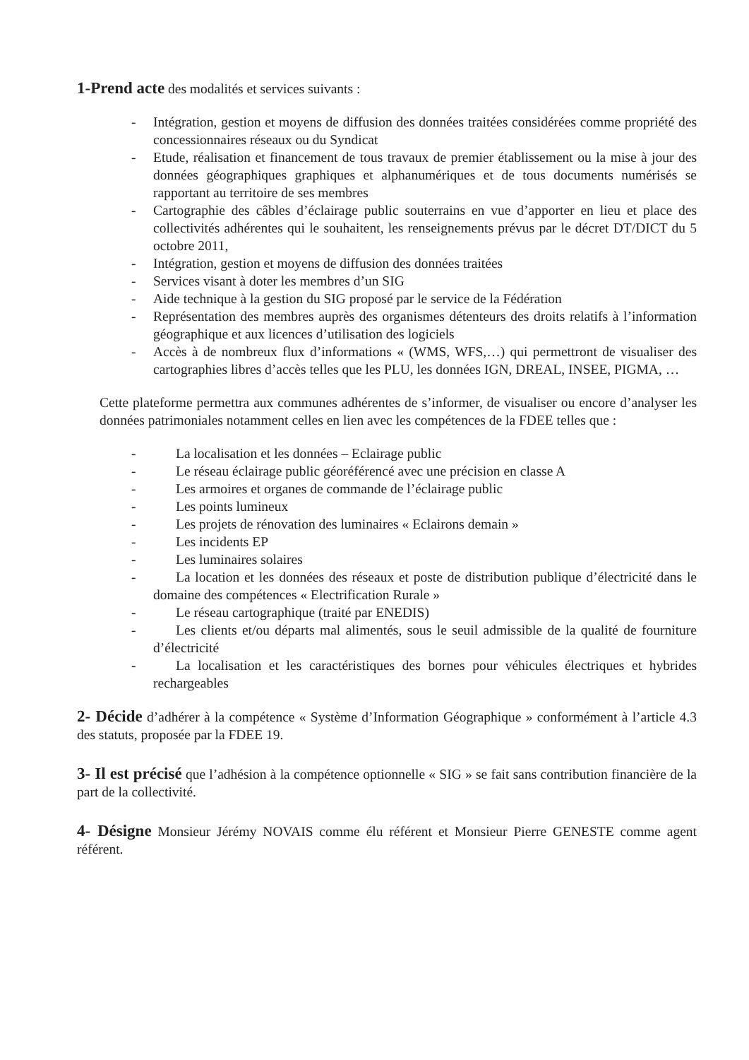1-Prend acte des modalités et services suivants :
- Intégration, gestion et moyens de diffusion des données traitées considérées comme propriété des concessionnaires réseaux ou du Syndicat
- Etude, réalisation et financement de tous travaux de premier établissement ou la mise à jour des données géographiques graphiques et alphanumériques et de tous documents numérisés se rapportant au territoire de ses membres
- Cartographie des câbles d’éclairage public souterrains en vue d’apporter en lieu et place des collectivités adhérentes qui le souhaitent, les renseignements prévus par le décret DT/DICT du 5 octobre 2011,
- Intégration, gestion et moyens de diffusion des données traitées
- Services visant à doter les membres d’un SIG
- Aide technique à la gestion du SIG proposé par le service de la Fédération
- Représentation des membres auprès des organismes détenteurs des droits relatifs à l’information géographique et aux licences d’utilisation des logiciels
- Accès à de nombreux flux d’informations « (WMS, WFS,…) qui permettront de visualiser des cartographies libres d’accès telles que les PLU, les données IGN, DREAL, INSEE, PIGMA, …
Cette plateforme permettra aux communes adhérentes de s’informer, de visualiser ou encore d’analyser les données patrimoniales notamment celles en lien avec les compétences de la FDEE telles que :
- La localisation et les données – Eclairage public
- Le réseau éclairage public géoréférencé avec une précision en classe A
- Les armoires et organes de commande de l’éclairage public
- Les points lumineux
- Les projets de rénovation des luminaires « Eclairons demain »
- Les incidents EP
- Les luminaires solaires
- La location et les données des réseaux et poste de distribution publique d’électricité dans le domaine des compétences « Electrification Rurale »
- Le réseau cartographique (traité par ENEDIS)
- Les clients et/ou départs mal alimentés, sous le seuil admissible de la qualité de fourniture d’électricité
- La localisation et les caractéristiques des bornes pour véhicules électriques et hybrides rechargeables
2- Décide d’adhérer à la compétence « Système d’Information Géographique » conformément à l’article 4.3 des statuts, proposée par la FDEE 19.
3- Il est précisé que l’adhésion à la compétence optionnelle « SIG » se fait sans contribution financière de la part de la collectivité.
4- Désigne Monsieur Jérémy NOVAIS comme élu référent et Monsieur Pierre GENESTE comme agent référent.